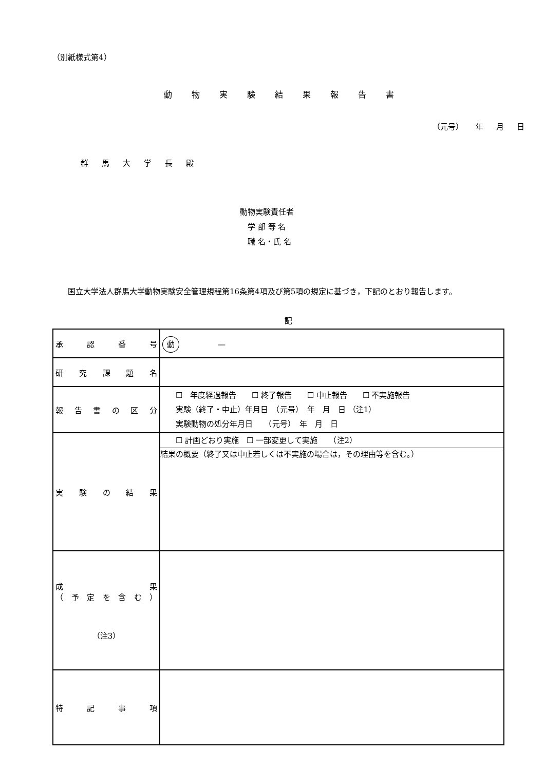（別紙様式第4）
動物実験結果報告書
（元号） 年 月 日
群馬大学長殿
動物実験責任者
　学 部 等 名
　職 名・氏 名
国立大学法人群馬大学動物実験安全管理規程第16条第4項及び第5項の規定に基づき，下記のとおり報告します。
記
| 承認番号 | 動 — |
| 研究課題名 | |
| 報告書の区分 | ☐ 年度経過報告 ☐ 終了報告 ☐ 中止報告 ☐ 不実施報告 実験（終了・中止）年月日 （元号） 年 月 日 （注1） 実験動物の処分年月日 （元号） 年 月 日 |
| 実験の結果 | ☐ 計画どおり実施 ☐ 一部変更して実施 （注2） 結果の概要（終了又は中止若しくは不実施の場合は，その理由等を含む。） |
| 成果 （予定を含む） （注3） | |
| 特記事項 | |